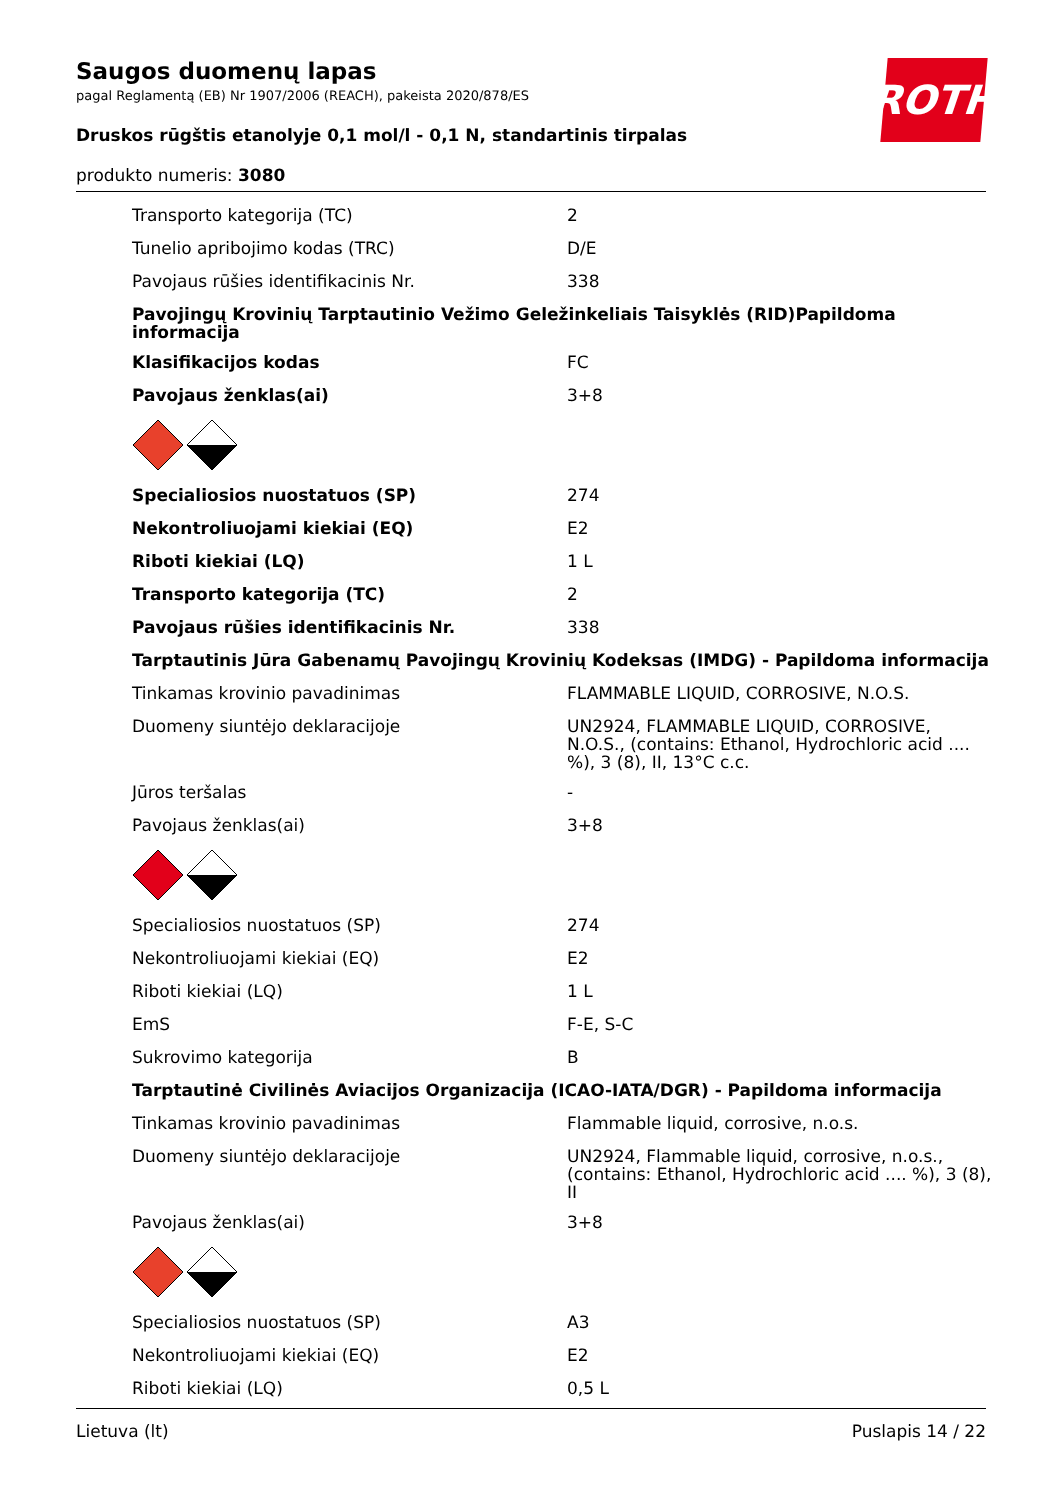Saugos duomenų lapas
pagal Reglamentą (EB) Nr 1907/2006 (REACH), pakeista 2020/878/ES
Druskos rūgštis etanolyje 0,1 mol/l - 0,1 N, standartinis tirpalas
produkto numeris: 3080
ROTH
| Transporto kategorija (TC) | 2 |
| Tunelio apribojimo kodas (TRC) | D/E |
| Pavojaus rūšies identifikacinis Nr. | 338 |
| Pavojingų Krovinių Tarptautinio Vežimo Geležinkeliais Taisyklės (RID)Papildoma informacija | |
| Klasifikacijos kodas | FC |
| Pavojaus ženklas(ai) | 3+8 |
| Specialiosios nuostatuos (SP) | 274 |
| Nekontroliuojami kiekiai (EQ) | E2 |
| Riboti kiekiai (LQ) | 1 L |
| Transporto kategorija (TC) | 2 |
| Pavojaus rūšies identifikacinis Nr. | 338 |
| Tarptautinis Jūra Gabenamų Pavojingų Krovinių Kodeksas (IMDG) - Papildoma informacija | |
| Tinkamas krovinio pavadinimas | FLAMMABLE LIQUID, CORROSIVE, N.O.S. |
| Duomeny siuntėjo deklaracijoje | UN2924, FLAMMABLE LIQUID, CORROSIVE, N.O.S., (contains: Ethanol, Hydrochloric acid .... %), 3 (8), II, 13°C c.c. |
| Jūros teršalas | - |
| Pavojaus ženklas(ai) | 3+8 |
| Specialiosios nuostatuos (SP) | 274 |
| Nekontroliuojami kiekiai (EQ) | E2 |
| Riboti kiekiai (LQ) | 1 L |
| EmS | F-E, S-C |
| Sukrovimo kategorija | B |
| Tarptautinė Civilinės Aviacijos Organizacija (ICAO-IATA/DGR) - Papildoma informacija | |
| Tinkamas krovinio pavadinimas | Flammable liquid, corrosive, n.o.s. |
| Duomeny siuntėjo deklaracijoje | UN2924, Flammable liquid, corrosive, n.o.s., (contains: Ethanol, Hydrochloric acid .... %), 3 (8), II |
| Pavojaus ženklas(ai) | 3+8 |
| Specialiosios nuostatuos (SP) | A3 |
| Nekontroliuojami kiekiai (EQ) | E2 |
| Riboti kiekiai (LQ) | 0,5 L |
Lietuva (lt) Puslapis 14 / 22